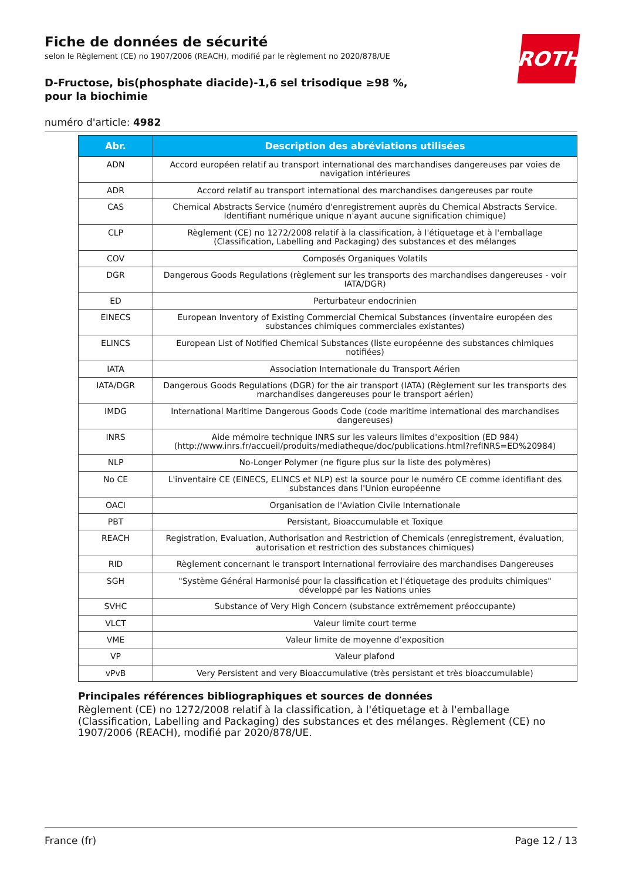ROTH
Fiche de données de sécurité
selon le Règlement (CE) no 1907/2006 (REACH), modifié par le règlement no 2020/878/UE
D-Fructose, bis(phosphate diacide)-1,6 sel trisodique ≥98 %, pour la biochimie
numéro d'article: 4982
| Abr. | Description des abréviations utilisées |
| --- | --- |
| ADN | Accord européen relatif au transport international des marchandises dangereuses par voies de navigation intérieures |
| ADR | Accord relatif au transport international des marchandises dangereuses par route |
| CAS | Chemical Abstracts Service (numéro d'enregistrement auprès du Chemical Abstracts Service. Identifiant numérique unique n'ayant aucune signification chimique) |
| CLP | Règlement (CE) no 1272/2008 relatif à la classification, à l'étiquetage et à l'emballage (Classification, Labelling and Packaging) des substances et des mélanges |
| COV | Composés Organiques Volatils |
| DGR | Dangerous Goods Regulations (règlement sur les transports des marchandises dangereuses - voir IATA/DGR) |
| ED | Perturbateur endocrinien |
| EINECS | European Inventory of Existing Commercial Chemical Substances (inventaire européen des substances chimiques commerciales existantes) |
| ELINCS | European List of Notified Chemical Substances (liste européenne des substances chimiques notifiées) |
| IATA | Association Internationale du Transport Aérien |
| IATA/DGR | Dangerous Goods Regulations (DGR) for the air transport (IATA) (Règlement sur les transports des marchandises dangereuses pour le transport aérien) |
| IMDG | International Maritime Dangerous Goods Code (code maritime international des marchandises dangereuses) |
| INRS | Aide mémoire technique INRS sur les valeurs limites d'exposition (ED 984) (http://www.inrs.fr/accueil/produits/mediatheque/doc/publications.html?refINRS=ED%20984) |
| NLP | No-Longer Polymer (ne figure plus sur la liste des polymères) |
| No CE | L'inventaire CE (EINECS, ELINCS et NLP) est la source pour le numéro CE comme identifiant des substances dans l'Union européenne |
| OACI | Organisation de l'Aviation Civile Internationale |
| PBT | Persistant, Bioaccumulable et Toxique |
| REACH | Registration, Evaluation, Authorisation and Restriction of Chemicals (enregistrement, évaluation, autorisation et restriction des substances chimiques) |
| RID | Règlement concernant le transport International ferroviaire des marchandises Dangereuses |
| SGH | "Système Général Harmonisé pour la classification et l'étiquetage des produits chimiques" développé par les Nations unies |
| SVHC | Substance of Very High Concern (substance extrêmement préoccupante) |
| VLCT | Valeur limite court terme |
| VME | Valeur limite de moyenne d’exposition |
| VP | Valeur plafond |
| vPvB | Very Persistent and very Bioaccumulative (très persistant et très bioaccumulable) |
Principales références bibliographiques et sources de données
Règlement (CE) no 1272/2008 relatif à la classification, à l'étiquetage et à l'emballage (Classification, Labelling and Packaging) des substances et des mélanges. Règlement (CE) no 1907/2006 (REACH), modifié par 2020/878/UE.
France (fr) Page 12 / 13